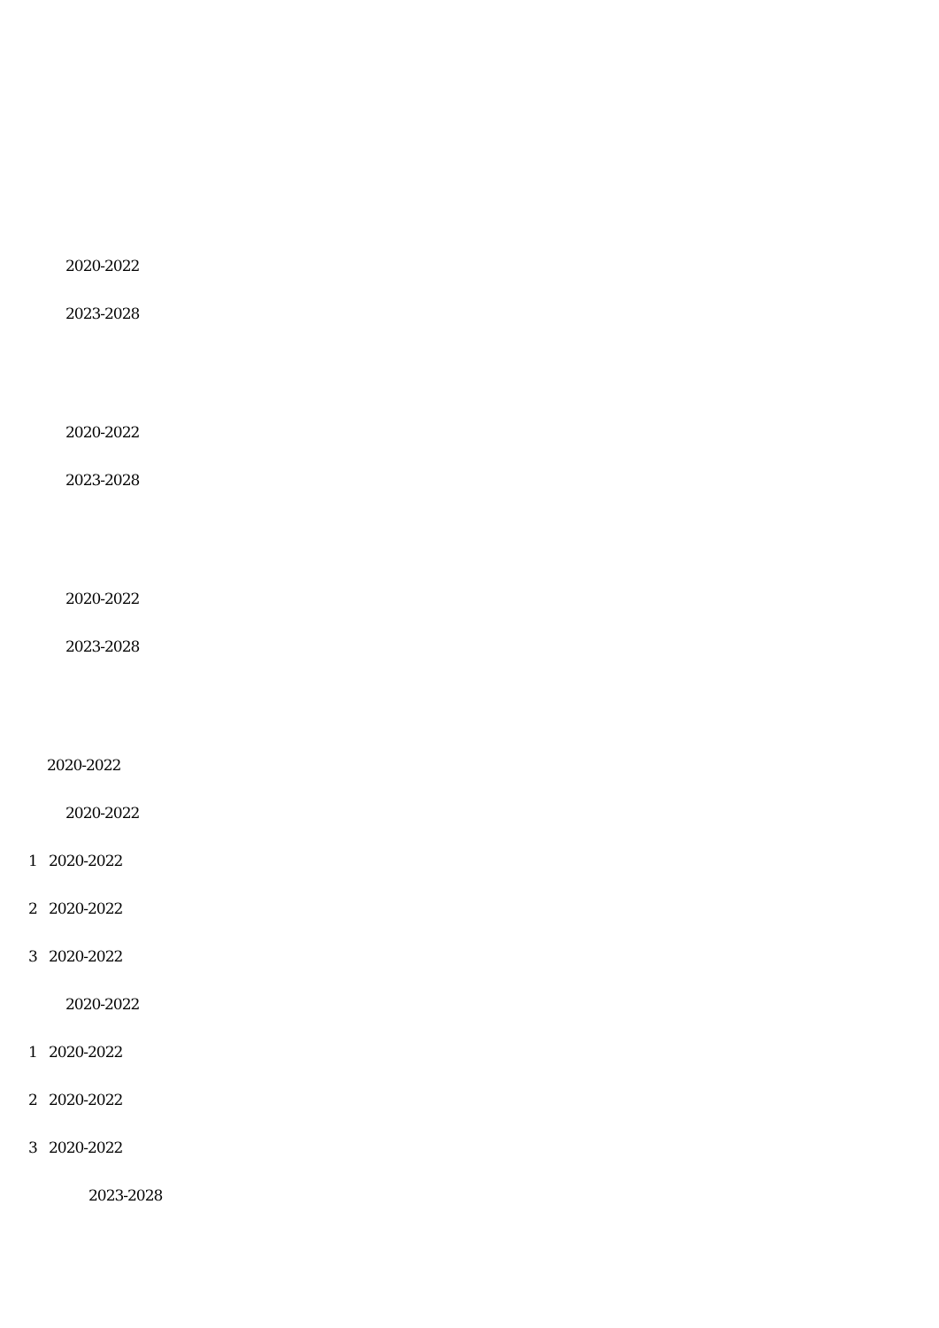2020-2022
2023-2028
2020-2022
2023-2028
2020-2022
2023-2028
2020-2022
2020-2022
1 2020-2022
2 2020-2022
3 2020-2022
2020-2022
1 2020-2022
2 2020-2022
3 2020-2022
2023-2028